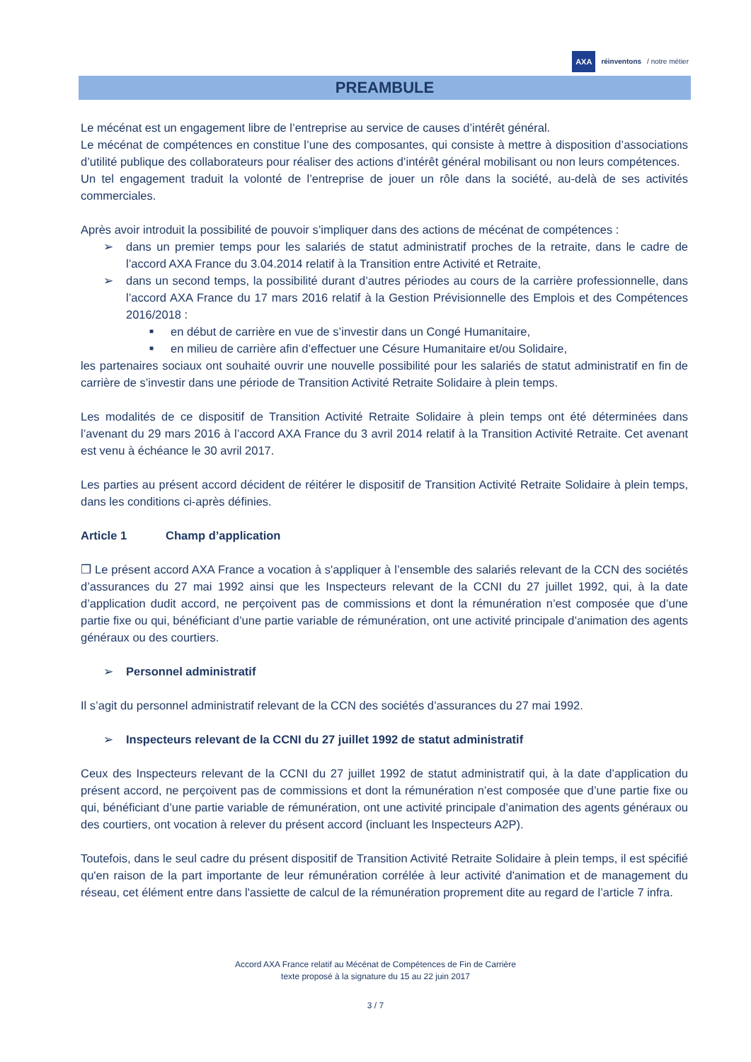AXA réinventons / notre métier
PREAMBULE
Le mécénat est un engagement libre de l’entreprise au service de causes d’intérêt général.
Le mécénat de compétences en constitue l’une des composantes, qui consiste à mettre à disposition d’associations d’utilité publique des collaborateurs pour réaliser des actions d’intérêt général mobilisant ou non leurs compétences.
Un tel engagement traduit la volonté de l’entreprise de jouer un rôle dans la société, au-delà de ses activités commerciales.
Après avoir introduit la possibilité de pouvoir s’impliquer dans des actions de mécénat de compétences :
➢ dans un premier temps pour les salariés de statut administratif proches de la retraite, dans le cadre de l’accord AXA France du 3.04.2014 relatif à la Transition entre Activité et Retraite,
➢ dans un second temps, la possibilité durant d’autres périodes au cours de la carrière professionnelle, dans l’accord AXA France du 17 mars 2016 relatif à la Gestion Prévisionnelle des Emplois et des Compétences 2016/2018 :
■ en début de carrière en vue de s’investir dans un Congé Humanitaire,
■ en milieu de carrière afin d’effectuer une Césure Humanitaire et/ou Solidaire,
les partenaires sociaux ont souhaité ouvrir une nouvelle possibilité pour les salariés de statut administratif en fin de carrière de s’investir dans une période de Transition Activité Retraite Solidaire à plein temps.
Les modalités de ce dispositif de Transition Activité Retraite Solidaire à plein temps ont été déterminées dans l’avenant du 29 mars 2016 à l’accord AXA France du 3 avril 2014 relatif à la Transition Activité Retraite. Cet avenant est venu à échéance le 30 avril 2017.
Les parties au présent accord décident de réitérer le dispositif de Transition Activité Retraite Solidaire à plein temps, dans les conditions ci-après définies.
Article 1 Champ d’application
❒ Le présent accord AXA France a vocation à s'appliquer à l’ensemble des salariés relevant de la CCN des sociétés d’assurances du 27 mai 1992 ainsi que les Inspecteurs relevant de la CCNI du 27 juillet 1992, qui, à la date d’application dudit accord, ne perçoivent pas de commissions et dont la rémunération n’est composée que d’une partie fixe ou qui, bénéficiant d’une partie variable de rémunération, ont une activité principale d’animation des agents généraux ou des courtiers.
➢ Personnel administratif
Il s’agit du personnel administratif relevant de la CCN des sociétés d’assurances du 27 mai 1992.
➢ Inspecteurs relevant de la CCNI du 27 juillet 1992 de statut administratif
Ceux des Inspecteurs relevant de la CCNI du 27 juillet 1992 de statut administratif qui, à la date d’application du présent accord, ne perçoivent pas de commissions et dont la rémunération n’est composée que d’une partie fixe ou qui, bénéficiant d’une partie variable de rémunération, ont une activité principale d’animation des agents généraux ou des courtiers, ont vocation à relever du présent accord (incluant les Inspecteurs A2P).
Toutefois, dans le seul cadre du présent dispositif de Transition Activité Retraite Solidaire à plein temps, il est spécifié qu'en raison de la part importante de leur rémunération corrélée à leur activité d'animation et de management du réseau, cet élément entre dans l'assiette de calcul de la rémunération proprement dite au regard de l’article 7 infra.
Accord AXA France relatif au Mécénat de Compétences de Fin de Carrière
texte proposé à la signature du 15 au 22 juin 2017
3 / 7